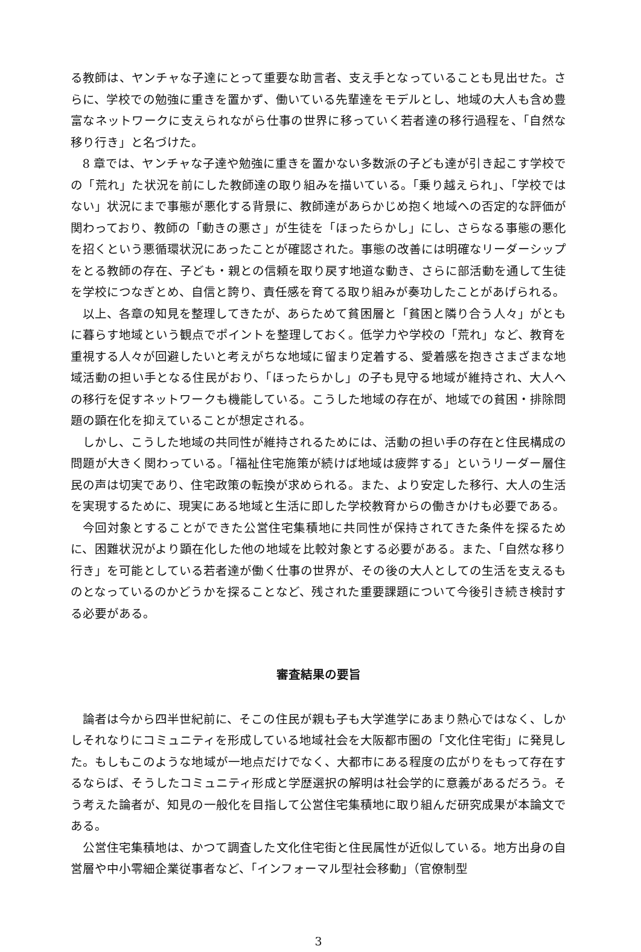る教師は、ヤンチャな子達にとって重要な助言者、支え手となっていることも見出せた。さらに、学校での勉強に重きを置かず、働いている先輩達をモデルとし、地域の大人も含め豊富なネットワークに支えられながら仕事の世界に移っていく若者達の移行過程を、「自然な移り行き」と名づけた。
8 章では、ヤンチャな子達や勉強に重きを置かない多数派の子ども達が引き起こす学校での「荒れ」た状況を前にした教師達の取り組みを描いている。「乗り越えられ」、「学校ではない」状況にまで事態が悪化する背景に、教師達があらかじめ抱く地域への否定的な評価が関わっており、教師の「動きの悪さ」が生徒を「ほったらかし」にし、さらなる事態の悪化を招くという悪循環状況にあったことが確認された。事態の改善には明確なリーダーシップをとる教師の存在、子ども・親との信頼を取り戻す地道な動き、さらに部活動を通して生徒を学校につなぎとめ、自信と誇り、責任感を育てる取り組みが奏功したことがあげられる。
以上、各章の知見を整理してきたが、あらためて貧困層と「貧困と隣り合う人々」がともに暮らす地域という観点でポイントを整理しておく。低学力や学校の「荒れ」など、教育を重視する人々が回避したいと考えがちな地域に留まり定着する、愛着感を抱きさまざまな地域活動の担い手となる住民がおり、「ほったらかし」の子も見守る地域が維持され、大人への移行を促すネットワークも機能している。こうした地域の存在が、地域での貧困・排除問題の顕在化を抑えていることが想定される。
しかし、こうした地域の共同性が維持されるためには、活動の担い手の存在と住民構成の問題が大きく関わっている。「福祉住宅施策が続けば地域は疲弊する」というリーダー層住民の声は切実であり、住宅政策の転換が求められる。また、より安定した移行、大人の生活を実現するために、現実にある地域と生活に即した学校教育からの働きかけも必要である。
今回対象とすることができた公営住宅集積地に共同性が保持されてきた条件を探るために、困難状況がより顕在化した他の地域を比較対象とする必要がある。また、「自然な移り行き」を可能としている若者達が働く仕事の世界が、その後の大人としての生活を支えるものとなっているのかどうかを探ることなど、残された重要課題について今後引き続き検討する必要がある。
審査結果の要旨
論者は今から四半世紀前に、そこの住民が親も子も大学進学にあまり熱心ではなく、しかしそれなりにコミュニティを形成している地域社会を大阪都市圏の「文化住宅街」に発見した。もしもこのような地域が一地点だけでなく、大都市にある程度の広がりをもって存在するならば、そうしたコミュニティ形成と学歴選択の解明は社会学的に意義があるだろう。そう考えた論者が、知見の一般化を目指して公営住宅集積地に取り組んだ研究成果が本論文である。
公営住宅集積地は、かつて調査した文化住宅街と住民属性が近似している。地方出身の自営層や中小零細企業従事者など、「インフォーマル型社会移動」（官僚制型
3